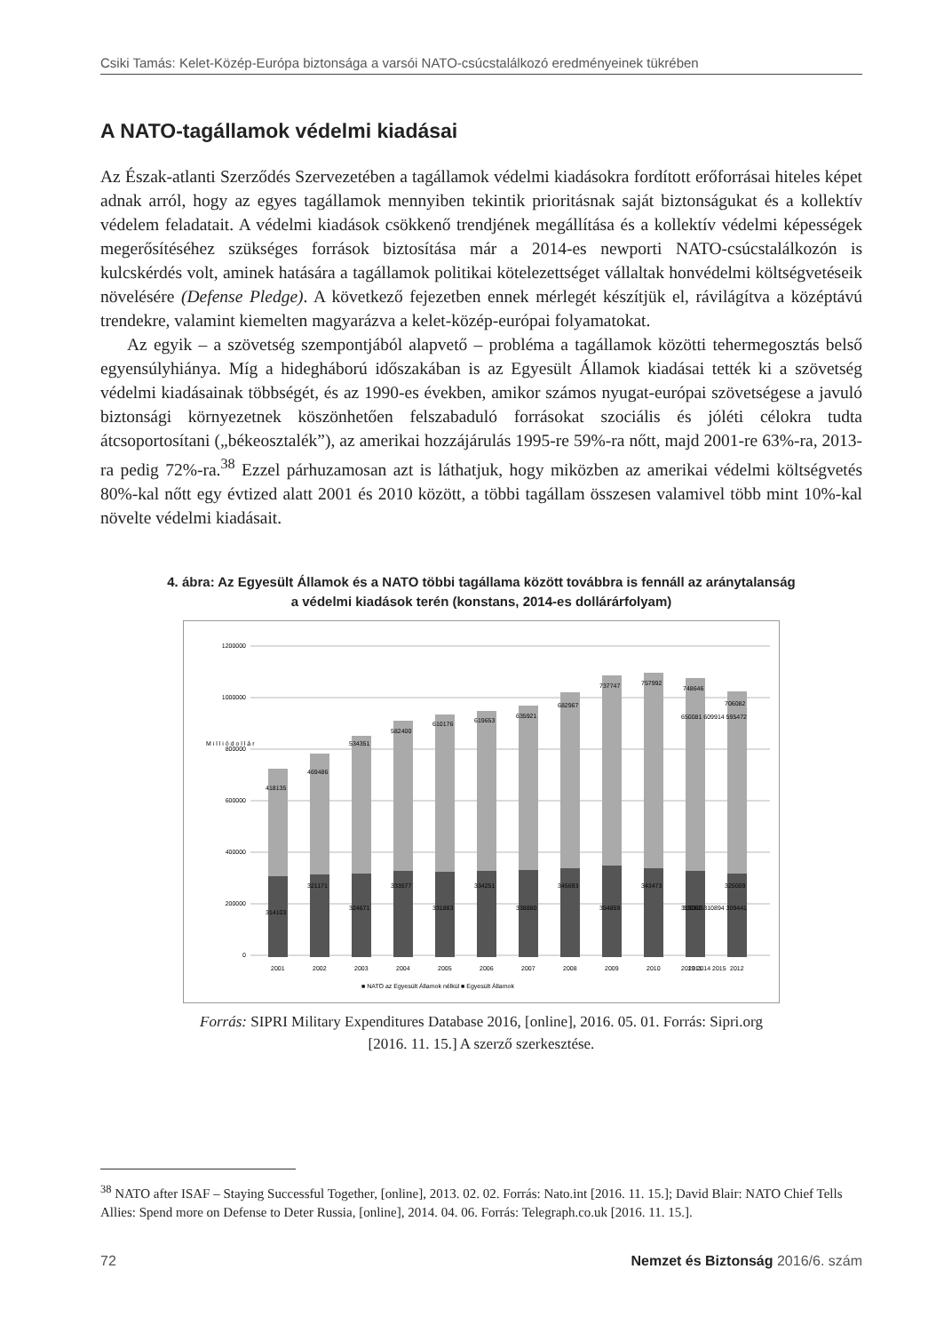Csiki Tamás: Kelet-Közép-Európa biztonsága a varsói NATO-csúcstalálkozó eredményeinek tükrében
A NATO-tagállamok védelmi kiadásai
Az Észak-atlanti Szerződés Szervezetében a tagállamok védelmi kiadásokra fordított erőforrásai hiteles képet adnak arról, hogy az egyes tagállamok mennyiben tekintik prioritásnak saját biztonságukat és a kollektív védelem feladatait. A védelmi kiadások csökkenő trendjének megállítása és a kollektív védelmi képességek megerősítéséhez szükséges források biztosítása már a 2014-es newporti NATO-csúcstalálkozón is kulcskérdés volt, aminek hatására a tagállamok politikai kötelezettséget vállaltak honvédelmi költségvetéseik növelésére (Defense Pledge). A következő fejezetben ennek mérlegét készítjük el, rávilágítva a középtávú trendekre, valamint kiemelten magyarázva a kelet-közép-európai folyamatokat.
Az egyik – a szövetség szempontjából alapvető – probléma a tagállamok közötti tehermegosztás belső egyensúlyhiánya. Míg a hidegháború időszakában is az Egyesült Államok kiadásai tették ki a szövetség védelmi kiadásainak többségét, és az 1990-es években, amikor számos nyugat-európai szövetségese a javuló biztonsági környezetnek köszönhetően felszabaduló forrásokat szociális és jóléti célokra tudta átcsoportosítani („békeosztalék”), az amerikai hozzájárulás 1995-re 59%-ra nőtt, majd 2001-re 63%-ra, 2013-ra pedig 72%-ra.<sup>38</sup> Ezzel párhuzamosan azt is láthatjuk, hogy miközben az amerikai védelmi költségvetés 80%-kal nőtt egy évtized alatt 2001 és 2010 között, a többi tagállam összesen valamivel több mint 10%-kal növelte védelmi kiadásait.
4. ábra: Az Egyesült Államok és a NATO többi tagállama között továbbra is fennáll az aránytalanság
a védelmi kiadások terén (konstans, 2014-es dollárárfolyam)
0
200000
400000
600000
800000
1000000
1200000
M i l l i ó d o l l á r
314103
418135
2001
321171
469486
2002
324671
534351
2003
333577
582400
2004
331883
610176
2005
334251
619653
2006
338880
635921
2007
345693
682967
2008
354859
737747
2009
343473
757992
2010
332835
748646
2011
325009
706082
2012
■ NATO az Egyesült Államok nélkül ■ Egyesült Államok
2013 2014 2015
650081 609914 595472
313062 310894 309441
Forrás: SIPRI Military Expenditures Database 2016, [online], 2016. 05. 01. Forrás: Sipri.org
[2016. 11. 15.] A szerző szerkesztése.
<sup>38</sup> NATO after ISAF – Staying Successful Together, [online], 2013. 02. 02. Forrás: Nato.int [2016. 11. 15.]; David Blair: NATO Chief Tells Allies: Spend more on Defense to Deter Russia, [online], 2014. 04. 06. Forrás: Telegraph.co.uk [2016. 11. 15.].
72 Nemzet és Biztonság 2016/6. szám